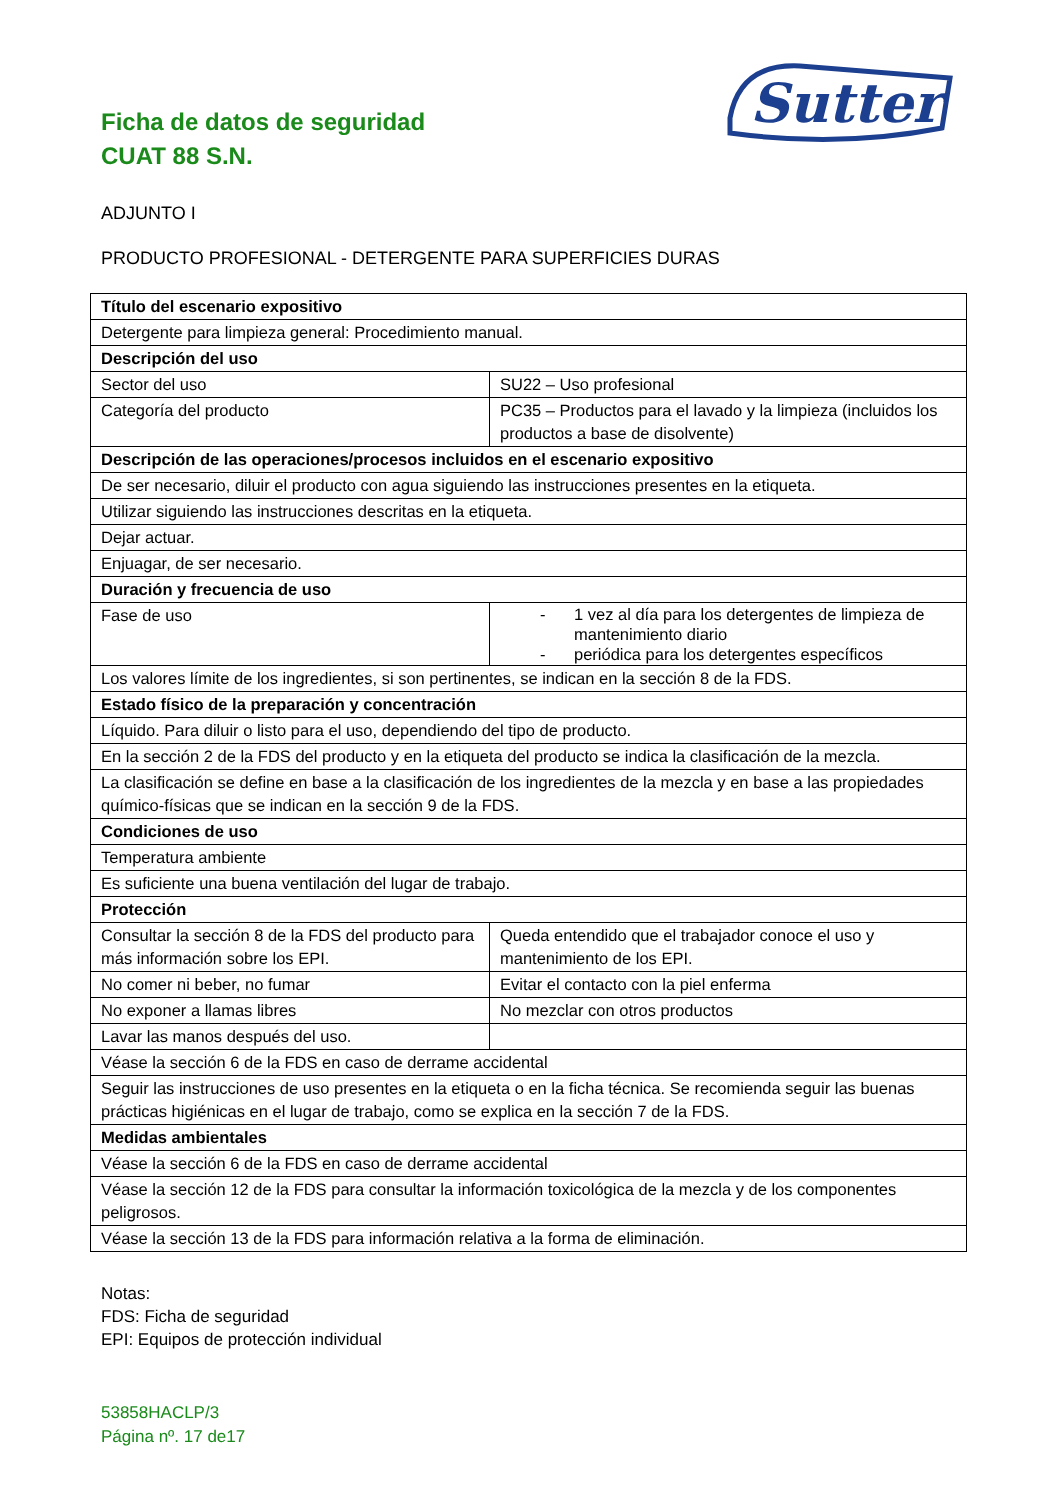Sutter
Ficha de datos de seguridad
CUAT 88 S.N.
ADJUNTO I
PRODUCTO PROFESIONAL - DETERGENTE PARA SUPERFICIES DURAS
| Título del escenario expositivo | |
| --- | --- |
| Detergente para limpieza general: Procedimiento manual. | |
| Descripción del uso | |
| Sector del uso | SU22 – Uso profesional |
| Categoría del producto | PC35 – Productos para el lavado y la limpieza (incluidos los productos a base de disolvente) |
| Descripción de las operaciones/procesos incluidos en el escenario expositivo | |
| De ser necesario, diluir el producto con agua siguiendo las instrucciones presentes en la etiqueta. | |
| Utilizar siguiendo las instrucciones descritas en la etiqueta. | |
| Dejar actuar. | |
| Enjuagar, de ser necesario. | |
| Duración y frecuencia de uso | |
| Fase de uso | - 1 vez al día para los detergentes de limpieza de mantenimiento diario - periódica para los detergentes específicos |
| Los valores límite de los ingredientes, si son pertinentes, se indican en la sección 8 de la FDS. | |
| Estado físico de la preparación y concentración | |
| Líquido. Para diluir o listo para el uso, dependiendo del tipo de producto. | |
| En la sección 2 de la FDS del producto y en la etiqueta del producto se indica la clasificación de la mezcla. | |
| La clasificación se define en base a la clasificación de los ingredientes de la mezcla y en base a las propiedades químico-físicas que se indican en la sección 9 de la FDS. | |
| Condiciones de uso | |
| Temperatura ambiente | |
| Es suficiente una buena ventilación del lugar de trabajo. | |
| Protección | |
| Consultar la sección 8 de la FDS del producto para más información sobre los EPI. | Queda entendido que el trabajador conoce el uso y mantenimiento de los EPI. |
| No comer ni beber, no fumar | Evitar el contacto con la piel enferma |
| No exponer a llamas libres | No mezclar con otros productos |
| Lavar las manos después del uso. | |
| Véase la sección 6 de la FDS en caso de derrame accidental | |
| Seguir las instrucciones de uso presentes en la etiqueta o en la ficha técnica. Se recomienda seguir las buenas prácticas higiénicas en el lugar de trabajo, como se explica en la sección 7 de la FDS. | |
| Medidas ambientales | |
| Véase la sección 6 de la FDS en caso de derrame accidental | |
| Véase la sección 12 de la FDS para consultar la información toxicológica de la mezcla y de los componentes peligrosos. | |
| Véase la sección 13 de la FDS para información relativa a la forma de eliminación. | |
Notas:
FDS: Ficha de seguridad
EPI: Equipos de protección individual
53858HACLP/3
Página nº. 17 de17